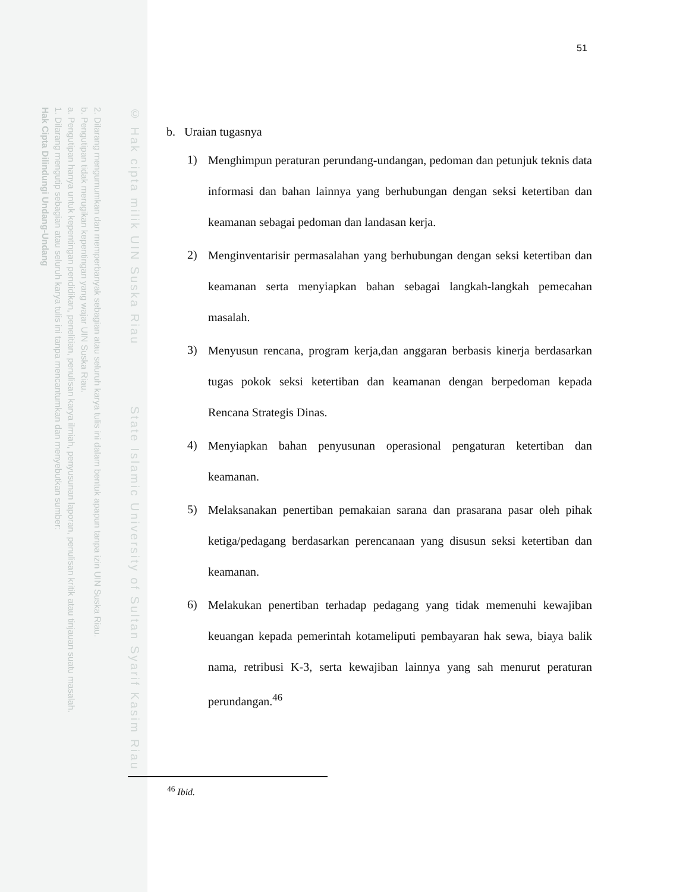2. Dilarang mengumumkan dan memperbanyak sebagian atau seluruh karya tulis ini dalam bentuk apapun tanpa izin UIN Suska Riau.
b. Pengutipan tidak merugikan kepentingan yang wajar UIN Suska Riau.
a. Pengutipan hanya untuk kepentingan pendidikan, penelitian, penulisan karya ilmiah, penyusunan laporan, penulisan kritik atau tinjauan suatu masalah.
1. Dilarang mengutip sebagian atau seluruh karya tulis ini tanpa mencantumkan dan menyebutkan sumber:
Hak Cipta Dilindungi Undang-Undang
© Hak cipta milik UIN Suska Riau State Islamic University of Sultan Syarif Kasim Riau
51
b. Uraian tugasnya
1)
Menghimpun peraturan perundang-undangan, pedoman dan petunjuk teknis data informasi dan bahan lainnya yang berhubungan dengan seksi ketertiban dan keamanan sebagai pedoman dan landasan kerja.
2)
Menginventarisir permasalahan yang berhubungan dengan seksi ketertiban dan keamanan serta menyiapkan bahan sebagai langkah-langkah pemecahan masalah.
3)
Menyusun rencana, program kerja,dan anggaran berbasis kinerja berdasarkan tugas pokok seksi ketertiban dan keamanan dengan berpedoman kepada Rencana Strategis Dinas.
4)
Menyiapkan bahan penyusunan operasional pengaturan ketertiban dan keamanan.
5)
Melaksanakan penertiban pemakaian sarana dan prasarana pasar oleh pihak ketiga/pedagang berdasarkan perencanaan yang disusun seksi ketertiban dan keamanan.
6)
Melakukan penertiban terhadap pedagang yang tidak memenuhi kewajiban keuangan kepada pemerintah kotameliputi pembayaran hak sewa, biaya balik nama, retribusi K-3, serta kewajiban lainnya yang sah menurut peraturan perundangan.<sup>46</sup>
<sup>46</sup> Ibid.